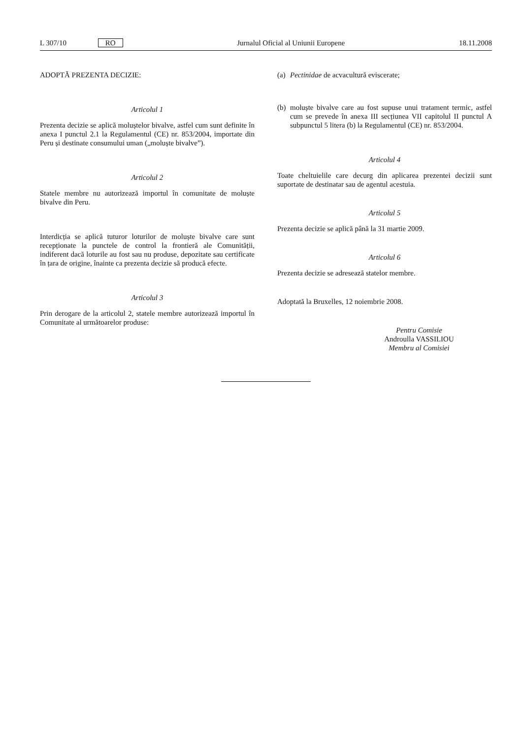L 307/10 RO Jurnalul Oficial al Uniunii Europene 18.11.2008
ADOPTĂ PREZENTA DECIZIE:
Articolul 1
Prezenta decizie se aplică moluștelor bivalve, astfel cum sunt definite în anexa I punctul 2.1 la Regulamentul (CE) nr. 853/2004, importate din Peru și destinate consumului uman („moluște bivalve”).
Articolul 2
Statele membre nu autorizează importul în comunitate de moluște bivalve din Peru.
Interdicția se aplică tuturor loturilor de moluște bivalve care sunt recepționate la punctele de control la frontieră ale Comunității, indiferent dacă loturile au fost sau nu produse, depozitate sau certificate în țara de origine, înainte ca prezenta decizie să producă efecte.
Articolul 3
Prin derogare de la articolul 2, statele membre autorizează importul în Comunitate al următoarelor produse:
(a)
Pectinidae de acvacultură eviscerate;
(b)
moluște bivalve care au fost supuse unui tratament termic, astfel cum se prevede în anexa III secțiunea VII capitolul II punctul A subpunctul 5 litera (b) la Regulamentul (CE) nr. 853/2004.
Articolul 4
Toate cheltuielile care decurg din aplicarea prezentei decizii sunt suportate de destinatar sau de agentul acestuia.
Articolul 5
Prezenta decizie se aplică până la 31 martie 2009.
Articolul 6
Prezenta decizie se adresează statelor membre.
Adoptată la Bruxelles, 12 noiembrie 2008.
Pentru Comisie
Androulla VASSILIOU
Membru al Comisiei